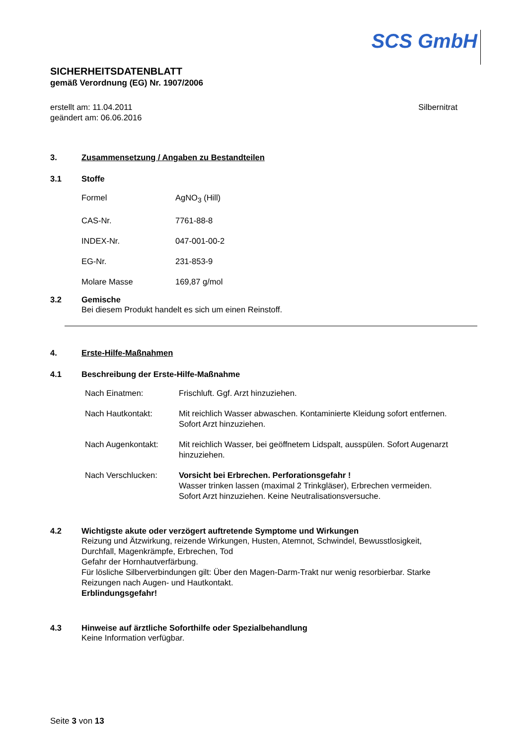SCS GmbH
SICHERHEITSDATENBLATT
gemäß Verordnung (EG) Nr. 1907/2006
erstellt am: 11.04.2011
geändert am: 06.06.2016
Silbernitrat
3. Zusammensetzung / Angaben zu Bestandteilen
3.1 Stoffe
| Formel | AgNO<sub>3</sub> (Hill) |
| CAS-Nr. | 7761-88-8 |
| INDEX-Nr. | 047-001-00-2 |
| EG-Nr. | 231-853-9 |
| Molare Masse | 169,87 g/mol |
3.2 Gemische
Bei diesem Produkt handelt es sich um einen Reinstoff.
4. Erste-Hilfe-Maßnahmen
4.1 Beschreibung der Erste-Hilfe-Maßnahme
| Nach Einatmen: | Frischluft. Ggf. Arzt hinzuziehen. |
| Nach Hautkontakt: | Mit reichlich Wasser abwaschen. Kontaminierte Kleidung sofort entfernen. Sofort Arzt hinzuziehen. |
| Nach Augenkontakt: | Mit reichlich Wasser, bei geöffnetem Lidspalt, ausspülen. Sofort Augenarzt hinzuziehen. |
| Nach Verschlucken: | Vorsicht bei Erbrechen. Perforationsgefahr ! Wasser trinken lassen (maximal 2 Trinkgläser), Erbrechen vermeiden. Sofort Arzt hinzuziehen. Keine Neutralisationsversuche. |
4.2 Wichtigste akute oder verzögert auftretende Symptome und Wirkungen
Reizung und Ätzwirkung, reizende Wirkungen, Husten, Atemnot, Schwindel, Bewusstlosigkeit,
Durchfall, Magenkrämpfe, Erbrechen, Tod
Gefahr der Hornhautverfärbung.
Für lösliche Silberverbindungen gilt: Über den Magen-Darm-Trakt nur wenig resorbierbar. Starke
Reizungen nach Augen- und Hautkontakt.
Erblindungsgefahr!
4.3 Hinweise auf ärztliche Soforthilfe oder Spezialbehandlung
Keine Information verfügbar.
Seite 3 von 13